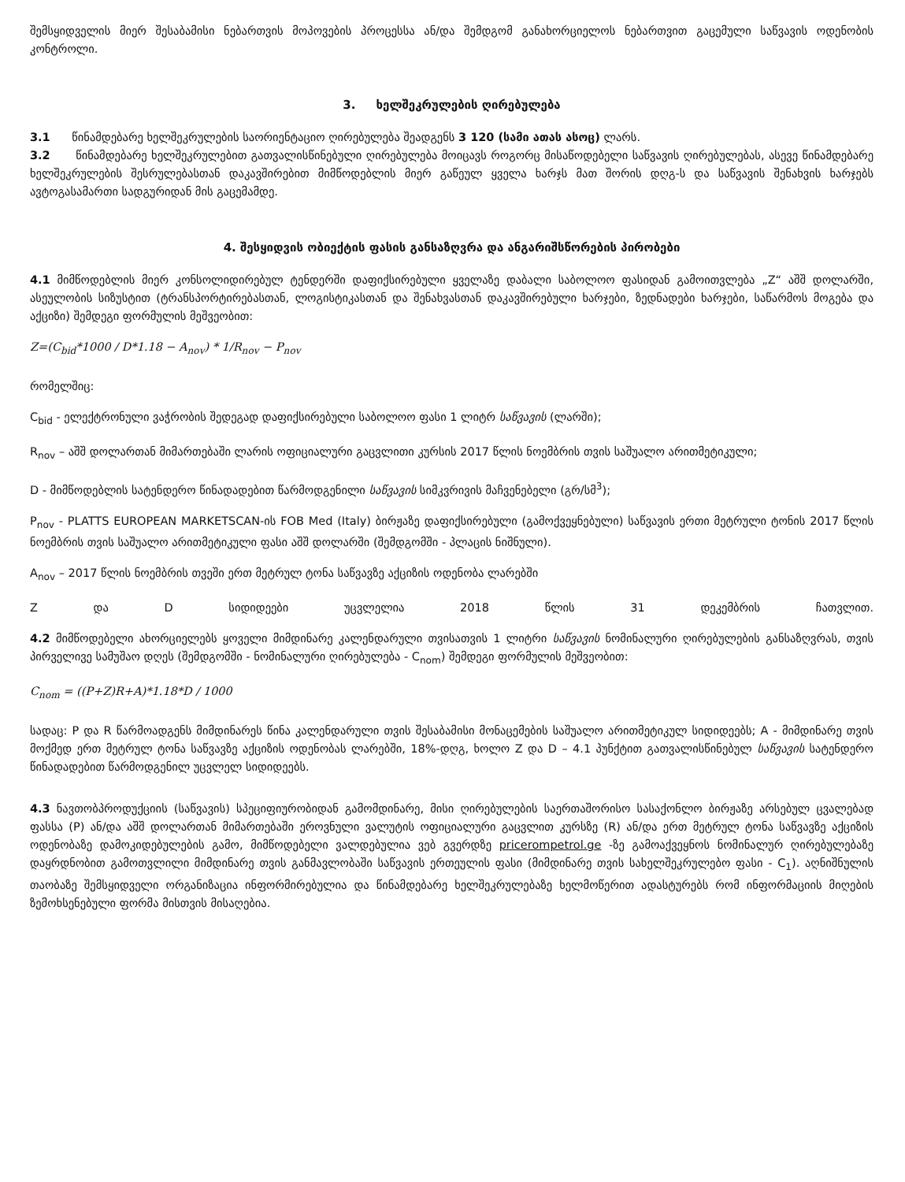შემსყიდველის მიერ შესაბამისი ნებართვის მოპოვების პროცესსა ან/და შემდგომ განახორციელოს ნებართვით გაცემული საწვავის ოდენობის კონტროლი.
3. ხელშეკრულების ღირებულება
3.1 წინამდებარე ხელშეკრულების საორიენტაციო ღირებულება შეადგენს 3 120 (სამი ათას ასოც) ლარს.
3.2 წინამდებარე ხელშეკრულებით გათვალისწინებული ღირებულება მოიცავს როგორც მისაწოდებელი საწვავის ღირებულებას, ასევე წინამდებარე ხელშეკრულების შესრულებასთან დაკავშირებით მიმწოდებლის მიერ გაწეულ ყველა ხარჯს მათ შორის დღგ-ს და საწვავის შენახვის ხარჯებს ავტოგასამართი სადგურიდან მის გაცემამდე.
4. შესყიდვის ობიექტის ფასის განსაზღვრა და ანგარიშსწორების პირობები
4.1 მიმწოდებლის მიერ კონსოლიდირებულ ტენდერში დაფიქსირებული ყველაზე დაბალი საბოლოო ფასიდან გამოითვლება „Z“ აშშ დოლარში, ასეულობის სიზუსტით (ტრანსპორტირებასთან, ლოგისტიკასთან და შენახვასთან დაკავშირებული ხარჯები, ზედნადები ხარჯები, საწარმოს მოგება და აქციზი) შემდეგი ფორმულის მეშვეობით:
Z=(C<sub>bid</sub>*1000 / D*1.18 − A<sub>nov</sub>) * 1/R<sub>nov</sub> − P<sub>nov</sub>
რომელშიც:
C<sub>bid</sub> - ელექტრონული ვაჭრობის შედეგად დაფიქსირებული საბოლოო ფასი 1 ლიტრ საწვავის (ლარში);
R<sub>nov</sub> – აშშ დოლართან მიმართებაში ლარის ოფიციალური გაცვლითი კურსის 2017 წლის ნოემბრის თვის საშუალო არითმეტიკული;
D - მიმწოდებლის სატენდერო წინადადებით წარმოდგენილი საწვავის სიმკვრივის მაჩვენებელი (გრ/სმ<sup>3</sup>);
P<sub>nov</sub> - PLATTS EUROPEAN MARKETSCAN-ის FOB Med (Italy) ბირჟაზე დაფიქსირებული (გამოქვეყნებული) საწვავის ერთი მეტრული ტონის 2017 წლის ნოემბრის თვის საშუალო არითმეტიკული ფასი აშშ დოლარში (შემდგომში - პლაცის ნიშნული).
A<sub>nov</sub> – 2017 წლის ნოემბრის თვეში ერთ მეტრულ ტონა საწვავზე აქციზის ოდენობა ლარებში
Z და D სიდიდეები უცვლელია 2018 წლის 31 დეკემბრის ჩათვლით.
4.2 მიმწოდებელი ახორციელებს ყოველი მიმდინარე კალენდარული თვისათვის 1 ლიტრი საწვავის ნომინალური ღირებულების განსაზღვრას, თვის პირველივე სამუშაო დღეს (შემდგომში - ნომინალური ღირებულება - C<sub>nom</sub>) შემდეგი ფორმულის მეშვეობით:
C<sub>nom</sub> = ((P+Z)R+A)*1.18*D / 1000
სადაც: P და R წარმოადგენს მიმდინარეს წინა კალენდარული თვის შესაბამისი მონაცემების საშუალო არითმეტიკულ სიდიდეებს; A - მიმდინარე თვის მოქმედ ერთ მეტრულ ტონა საწვავზე აქციზის ოდენობას ლარებში, 18%-დღგ, ხოლო Z და D – 4.1 პუნქტით გათვალისწინებულ საწვავის სატენდერო წინადადებით წარმოდგენილ უცვლელ სიდიდეებს.
4.3 ნავთობპროდუქციის (საწვავის) სპეციფიურობიდან გამომდინარე, მისი ღირებულების საერთაშორისო სასაქონლო ბირჟაზე არსებულ ცვალებად ფასსა (P) ან/და აშშ დოლართან მიმართებაში ეროვნული ვალუტის ოფიციალური გაცვლით კურსზე (R) ან/და ერთ მეტრულ ტონა საწვავზე აქციზის ოდენობაზე დამოკიდებულების გამო, მიმწოდებელი ვალდებულია ვებ გვერდზე pricerompetrol.ge -ზე გამოაქვეყნოს ნომინალურ ღირებულებაზე დაყრდნობით გამოთვლილი მიმდინარე თვის განმავლობაში საწვავის ერთეულის ფასი (მიმდინარე თვის სახელშეკრულებო ფასი - C<sub>1</sub>). აღნიშნულის თაობაზე შემსყიდველი ორგანიზაცია ინფორმირებულია და წინამდებარე ხელშეკრულებაზე ხელმოწერით ადასტურებს რომ ინფორმაციის მიღების ზემოხსენებული ფორმა მისთვის მისაღებია.